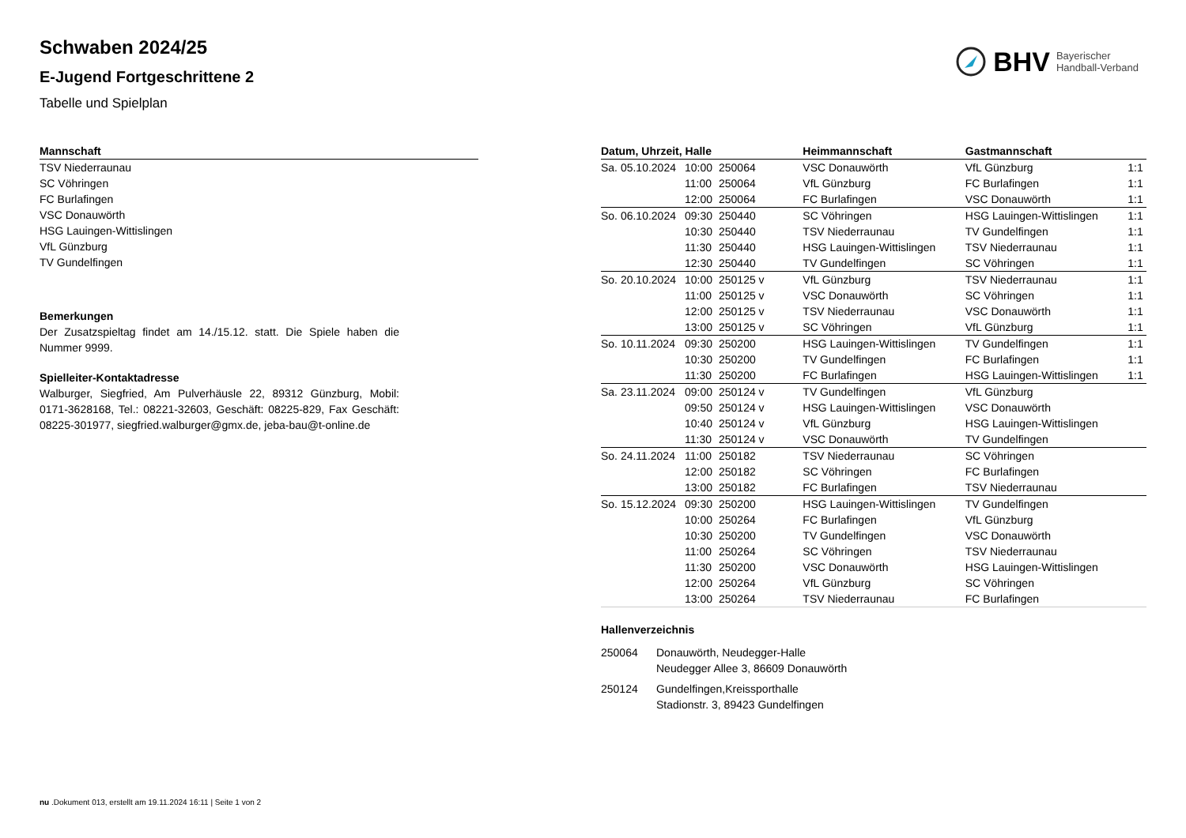Schwaben 2024/25
E-Jugend Fortgeschrittene 2
Tabelle und Spielplan
BHV Bayerischer
Handball-Verband
| Mannschaft |
| --- |
| TSV Niederraunau |
| SC Vöhringen |
| FC Burlafingen |
| VSC Donauwörth |
| HSG Lauingen-Wittislingen |
| VfL Günzburg |
| TV Gundelfingen |
Bemerkungen
Der Zusatzspieltag findet am 14./15.12. statt. Die Spiele haben die Nummer 9999.
Spielleiter-Kontaktadresse
Walburger, Siegfried, Am Pulverhäusle 22, 89312 Günzburg, Mobil: 0171-3628168, Tel.: 08221-32603, Geschäft: 08225-829, Fax Geschäft: 08225-301977, siegfried.walburger@gmx.de, jeba-bau@t-online.de
| Datum, Uhrzeit, Halle | | | Heimmannschaft | Gastmannschaft | |
| --- | --- | --- | --- | --- | --- |
| Sa. 05.10.2024 | 10:00 | 250064 | VSC Donauwörth | VfL Günzburg | 1:1 |
| | 11:00 | 250064 | VfL Günzburg | FC Burlafingen | 1:1 |
| | 12:00 | 250064 | FC Burlafingen | VSC Donauwörth | 1:1 |
| So. 06.10.2024 | 09:30 | 250440 | SC Vöhringen | HSG Lauingen-Wittislingen | 1:1 |
| | 10:30 | 250440 | TSV Niederraunau | TV Gundelfingen | 1:1 |
| | 11:30 | 250440 | HSG Lauingen-Wittislingen | TSV Niederraunau | 1:1 |
| | 12:30 | 250440 | TV Gundelfingen | SC Vöhringen | 1:1 |
| So. 20.10.2024 | 10:00 | 250125 v | VfL Günzburg | TSV Niederraunau | 1:1 |
| | 11:00 | 250125 v | VSC Donauwörth | SC Vöhringen | 1:1 |
| | 12:00 | 250125 v | TSV Niederraunau | VSC Donauwörth | 1:1 |
| | 13:00 | 250125 v | SC Vöhringen | VfL Günzburg | 1:1 |
| So. 10.11.2024 | 09:30 | 250200 | HSG Lauingen-Wittislingen | TV Gundelfingen | 1:1 |
| | 10:30 | 250200 | TV Gundelfingen | FC Burlafingen | 1:1 |
| | 11:30 | 250200 | FC Burlafingen | HSG Lauingen-Wittislingen | 1:1 |
| Sa. 23.11.2024 | 09:00 | 250124 v | TV Gundelfingen | VfL Günzburg | |
| | 09:50 | 250124 v | HSG Lauingen-Wittislingen | VSC Donauwörth | |
| | 10:40 | 250124 v | VfL Günzburg | HSG Lauingen-Wittislingen | |
| | 11:30 | 250124 v | VSC Donauwörth | TV Gundelfingen | |
| So. 24.11.2024 | 11:00 | 250182 | TSV Niederraunau | SC Vöhringen | |
| | 12:00 | 250182 | SC Vöhringen | FC Burlafingen | |
| | 13:00 | 250182 | FC Burlafingen | TSV Niederraunau | |
| So. 15.12.2024 | 09:30 | 250200 | HSG Lauingen-Wittislingen | TV Gundelfingen | |
| | 10:00 | 250264 | FC Burlafingen | VfL Günzburg | |
| | 10:30 | 250200 | TV Gundelfingen | VSC Donauwörth | |
| | 11:00 | 250264 | SC Vöhringen | TSV Niederraunau | |
| | 11:30 | 250200 | VSC Donauwörth | HSG Lauingen-Wittislingen | |
| | 12:00 | 250264 | VfL Günzburg | SC Vöhringen | |
| | 13:00 | 250264 | TSV Niederraunau | FC Burlafingen | |
Hallenverzeichnis
| 250064 | Donauwörth, Neudegger-Halle Neudegger Allee 3, 86609 Donauwörth |
| 250124 | Gundelfingen,Kreissporthalle Stadionstr. 3, 89423 Gundelfingen |
nu .Dokument 013, erstellt am 19.11.2024 16:11 | Seite 1 von 2